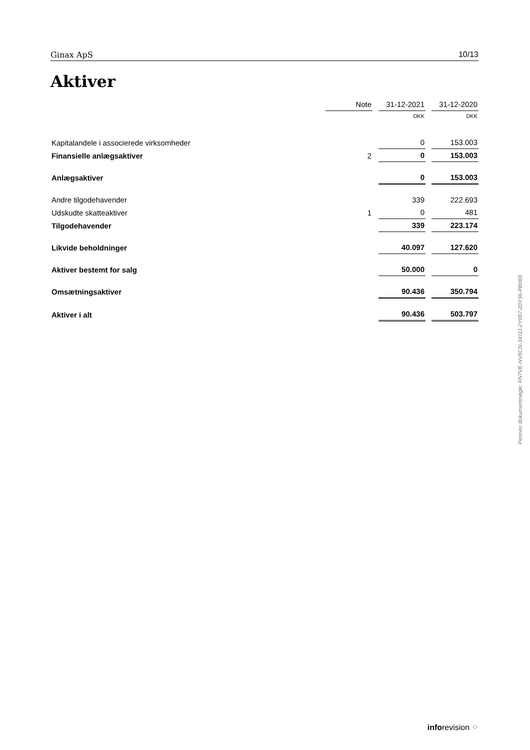Ginax ApS 10/13
Aktiver
| | Note | | 31-12-2021 | | 31-12-2020 |
| --- | --- | --- | --- | --- | --- |
| | | | DKK | | DKK |
| Kapitalandele i associerede virksomheder | | | 0 | | 153.003 |
| Finansielle anlægsaktiver | 2 | | 0 | | 153.003 |
| Anlægsaktiver | | | 0 | | 153.003 |
| Andre tilgodehavender | | | 339 | | 222.693 |
| Udskudte skatteaktiver | 1 | | 0 | | 481 |
| Tilgodehavender | | | 339 | | 223.174 |
| Likvide beholdninger | | | 40.097 | | 127.620 |
| Aktiver bestemt for salg | | | 50.000 | | 0 |
| Omsætningsaktiver | | | 90.436 | | 350.794 |
| Aktiver i alt | | | 90.436 | | 503.797 |
Penneo dokumentnøgle: FN7VE-NV8CN-3XI3J-2Y087-20Y36-PB068
inforevision ⁘